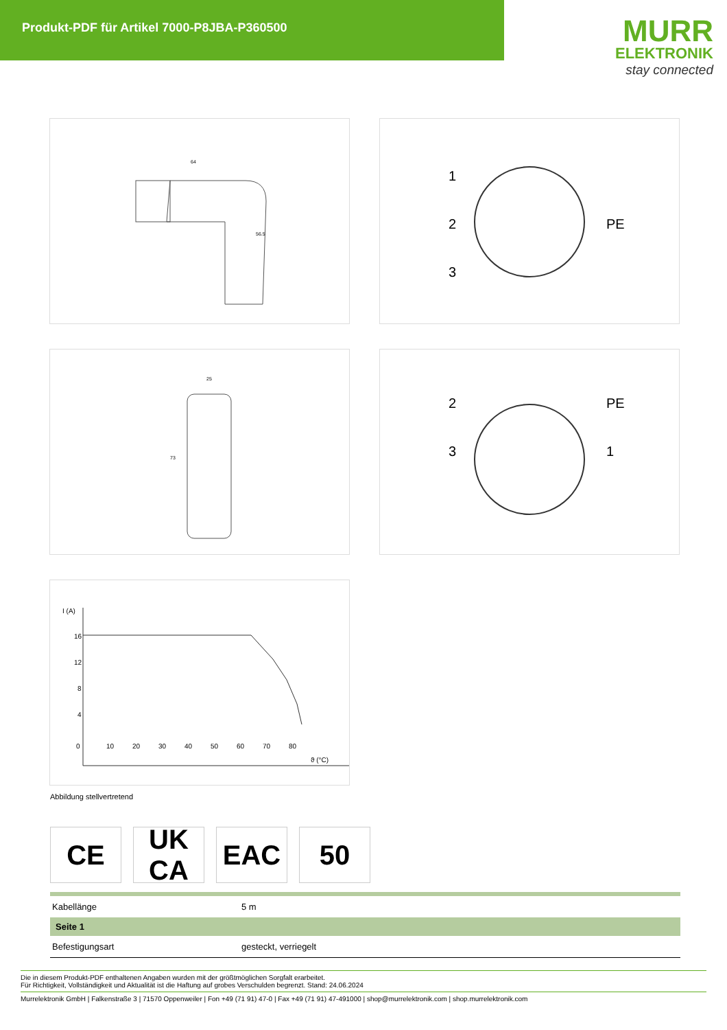Produkt-PDF für Artikel 7000-P8JBA-P360500
MURR
ELEKTRONIK
stay connected
64
56.5
1
2
3
PE
25
73
2
3
PE
1
I (A)
16
12
8
4
0
10
20
30
40
50
60
70
80
ϑ (°C)
Abbildung stellvertretend
CE UK
CA
EAC 50
| Kabellänge | 5 m |
| Seite 1 | |
| Befestigungsart | gesteckt, verriegelt |
Die in diesem Produkt-PDF enthaltenen Angaben wurden mit der größtmöglichen Sorgfalt erarbeitet.
Für Richtigkeit, Vollständigkeit und Aktualität ist die Haftung auf grobes Verschulden begrenzt. Stand: 24.06.2024
Murrelektronik GmbH | Falkenstraße 3 | 71570 Oppenweiler | Fon +49 (71 91) 47-0 | Fax +49 (71 91) 47-491000 | shop@murrelektronik.com | shop.murrelektronik.com